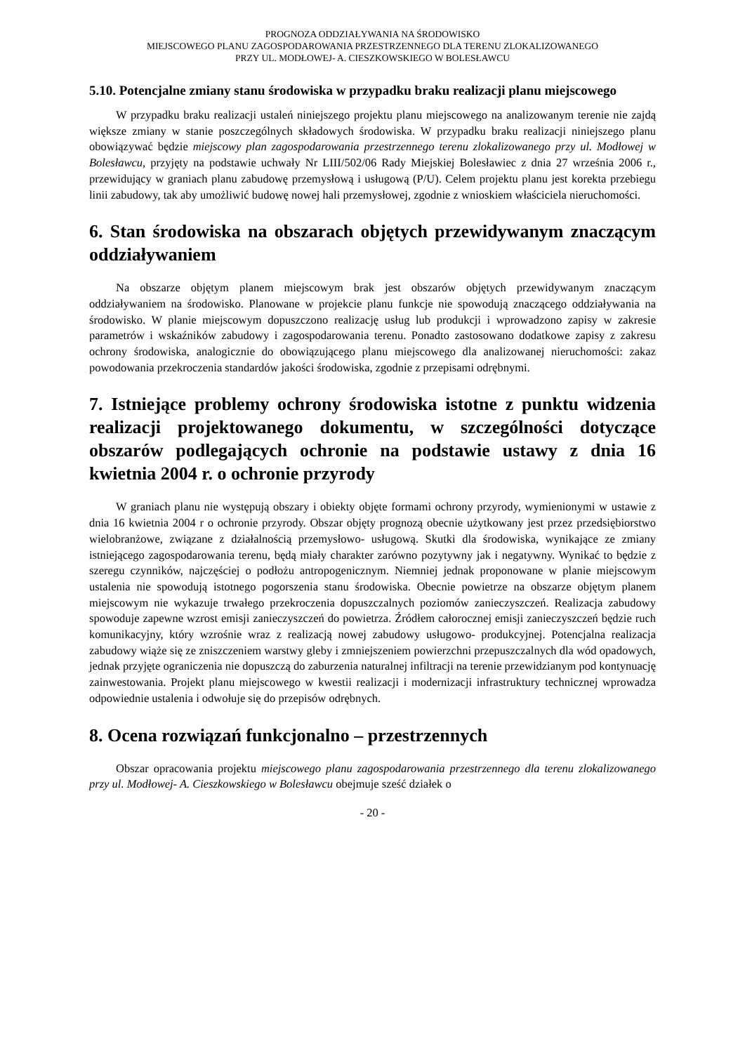PROGNOZA ODDZIAŁYWANIA NA ŚRODOWISKO
MIEJSCOWEGO PLANU ZAGOSPODAROWANIA PRZESTRZENNEGO DLA TERENU ZLOKALIZOWANEGO
PRZY UL. MODŁOWEJ- A. CIESZKOWSKIEGO W BOLESŁAWCU
5.10. Potencjalne zmiany stanu środowiska w przypadku braku realizacji planu miejscowego
W przypadku braku realizacji ustaleń niniejszego projektu planu miejscowego na analizowanym terenie nie zajdą większe zmiany w stanie poszczególnych składowych środowiska. W przypadku braku realizacji niniejszego planu obowiązywać będzie miejscowy plan zagospodarowania przestrzennego terenu zlokalizowanego przy ul. Modłowej w Bolesławcu, przyjęty na podstawie uchwały Nr LIII/502/06 Rady Miejskiej Bolesławiec z dnia 27 września 2006 r., przewidujący w graniach planu zabudowę przemysłową i usługową (P/U). Celem projektu planu jest korekta przebiegu linii zabudowy, tak aby umożliwić budowę nowej hali przemysłowej, zgodnie z wnioskiem właściciela nieruchomości.
6. Stan środowiska na obszarach objętych przewidywanym znaczącym oddziaływaniem
Na obszarze objętym planem miejscowym brak jest obszarów objętych przewidywanym znaczącym oddziaływaniem na środowisko. Planowane w projekcie planu funkcje nie spowodują znaczącego oddziaływania na środowisko. W planie miejscowym dopuszczono realizację usług lub produkcji i wprowadzono zapisy w zakresie parametrów i wskaźników zabudowy i zagospodarowania terenu. Ponadto zastosowano dodatkowe zapisy z zakresu ochrony środowiska, analogicznie do obowiązującego planu miejscowego dla analizowanej nieruchomości: zakaz powodowania przekroczenia standardów jakości środowiska, zgodnie z przepisami odrębnymi.
7. Istniejące problemy ochrony środowiska istotne z punktu widzenia realizacji projektowanego dokumentu, w szczególności dotyczące obszarów podlegających ochronie na podstawie ustawy z dnia 16 kwietnia 2004 r. o ochronie przyrody
W graniach planu nie występują obszary i obiekty objęte formami ochrony przyrody, wymienionymi w ustawie z dnia 16 kwietnia 2004 r o ochronie przyrody. Obszar objęty prognozą obecnie użytkowany jest przez przedsiębiorstwo wielobranżowe, związane z działalnością przemysłowo- usługową. Skutki dla środowiska, wynikające ze zmiany istniejącego zagospodarowania terenu, będą miały charakter zarówno pozytywny jak i negatywny. Wynikać to będzie z szeregu czynników, najczęściej o podłożu antropogenicznym. Niemniej jednak proponowane w planie miejscowym ustalenia nie spowodują istotnego pogorszenia stanu środowiska. Obecnie powietrze na obszarze objętym planem miejscowym nie wykazuje trwałego przekroczenia dopuszczalnych poziomów zanieczyszczeń. Realizacja zabudowy spowoduje zapewne wzrost emisji zanieczyszczeń do powietrza. Źródłem całorocznej emisji zanieczyszczeń będzie ruch komunikacyjny, który wzrośnie wraz z realizacją nowej zabudowy usługowo- produkcyjnej. Potencjalna realizacja zabudowy wiąże się ze zniszczeniem warstwy gleby i zmniejszeniem powierzchni przepuszczalnych dla wód opadowych, jednak przyjęte ograniczenia nie dopuszczą do zaburzenia naturalnej infiltracji na terenie przewidzianym pod kontynuację zainwestowania. Projekt planu miejscowego w kwestii realizacji i modernizacji infrastruktury technicznej wprowadza odpowiednie ustalenia i odwołuje się do przepisów odrębnych.
8. Ocena rozwiązań funkcjonalno – przestrzennych
Obszar opracowania projektu miejscowego planu zagospodarowania przestrzennego dla terenu zlokalizowanego przy ul. Modłowej- A. Cieszkowskiego w Bolesławcu obejmuje sześć działek o
- 20 -